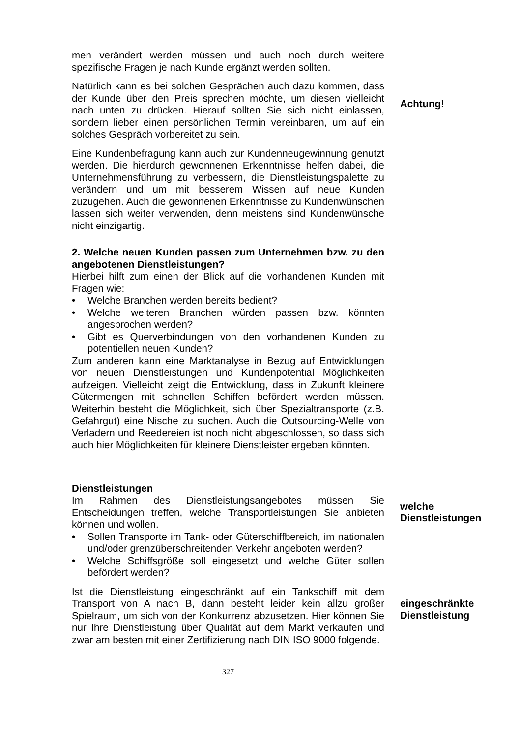men verändert werden müssen und auch noch durch weitere spezifische Fragen je nach Kunde ergänzt werden sollten.
Natürlich kann es bei solchen Gesprächen auch dazu kommen, dass der Kunde über den Preis sprechen möchte, um diesen vielleicht nach unten zu drücken. Hierauf sollten Sie sich nicht einlassen, sondern lieber einen persönlichen Termin vereinbaren, um auf ein solches Gespräch vorbereitet zu sein.
Achtung!
Eine Kundenbefragung kann auch zur Kundenneugewinnung genutzt werden. Die hierdurch gewonnenen Erkenntnisse helfen dabei, die Unternehmensführung zu verbessern, die Dienstleistungspalette zu verändern und um mit besserem Wissen auf neue Kunden zuzugehen. Auch die gewonnenen Erkenntnisse zu Kundenwünschen lassen sich weiter verwenden, denn meistens sind Kundenwünsche nicht einzigartig.
2. Welche neuen Kunden passen zum Unternehmen bzw. zu den angebotenen Dienstleistungen?
Hierbei hilft zum einen der Blick auf die vorhandenen Kunden mit Fragen wie:
• Welche Branchen werden bereits bedient?
• Welche weiteren Branchen würden passen bzw. könnten angesprochen werden?
• Gibt es Querverbindungen von den vorhandenen Kunden zu potentiellen neuen Kunden?
Zum anderen kann eine Marktanalyse in Bezug auf Entwicklungen von neuen Dienstleistungen und Kundenpotential Möglichkeiten aufzeigen. Vielleicht zeigt die Entwicklung, dass in Zukunft kleinere Gütermengen mit schnellen Schiffen befördert werden müssen. Weiterhin besteht die Möglichkeit, sich über Spezialtransporte (z.B. Gefahrgut) eine Nische zu suchen. Auch die Outsourcing-Welle von Verladern und Reedereien ist noch nicht abgeschlossen, so dass sich auch hier Möglichkeiten für kleinere Dienstleister ergeben könnten.
Dienstleistungen
Im Rahmen des Dienstleistungsangebotes müssen Sie Entscheidungen treffen, welche Transportleistungen Sie anbieten können und wollen.
• Sollen Transporte im Tank- oder Güterschiffbereich, im nationalen und/oder grenzüberschreitenden Verkehr angeboten werden?
• Welche Schiffsgröße soll eingesetzt und welche Güter sollen befördert werden?
welche Dienstleistungen
Ist die Dienstleistung eingeschränkt auf ein Tankschiff mit dem Transport von A nach B, dann besteht leider kein allzu großer Spielraum, um sich von der Konkurrenz abzusetzen. Hier können Sie nur Ihre Dienstleistung über Qualität auf dem Markt verkaufen und zwar am besten mit einer Zertifizierung nach DIN ISO 9000 folgende.
eingeschränkte Dienstleistung
327